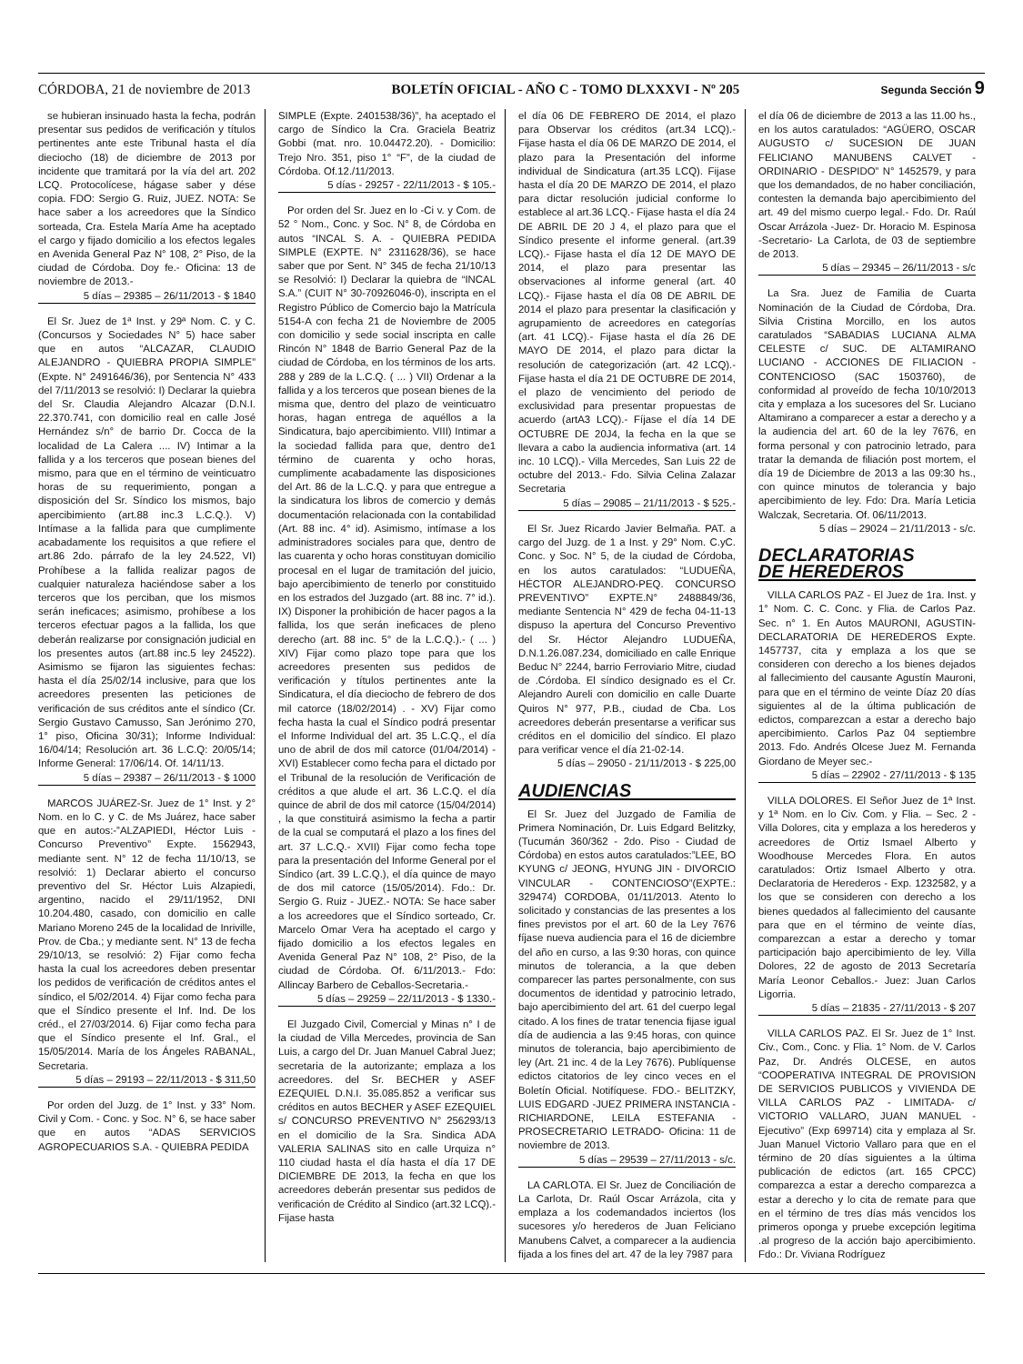CÓRDOBA, 21 de noviembre de 2013 BOLETÍN OFICIAL - AÑO C - TOMO DLXXXVI - Nº 205 Segunda Sección 9
se hubieran insinuado hasta la fecha, podrán presentar sus pedidos de verificación y títulos pertinentes ante este Tribunal hasta el día dieciocho (18) de diciembre de 2013 por incidente que tramitará por la vía del art. 202 LCQ. Protocolícese, hágase saber y dése copia. FDO: Sergio G. Ruiz, JUEZ. NOTA: Se hace saber a los acreedores que la Síndico sorteada, Cra. Estela María Ame ha aceptado el cargo y fijado domicilio a los efectos legales en Avenida General Paz N° 108, 2° Piso, de la ciudad de Córdoba. Doy fe.- Oficina: 13 de noviembre de 2013.-
5 días – 29385 – 26/11/2013 - $ 1840
El Sr. Juez de 1ª Inst. y 29ª Nom. C. y C. (Concursos y Sociedades N° 5) hace saber que en autos “ALCAZAR, CLAUDIO ALEJANDRO - QUIEBRA PROPIA SIMPLE” (Expte. N° 2491646/36), por Sentencia N° 433 del 7/11/2013 se resolvió: I) Declarar la quiebra del Sr. Claudia Alejandro Alcazar (D.N.I. 22.370.741, con domicilio real en calle José Hernández s/n° de barrio Dr. Cocca de la localidad de La Calera .... IV) Intimar a la fallida y a los terceros que posean bienes del mismo, para que en el término de veinticuatro horas de su requerimiento, pongan a disposición del Sr. Síndico los mismos, bajo apercibimiento (art.88 inc.3 L.C.Q.). V) Intímase a la fallida para que cumplimente acabadamente los requisitos a que refiere el art.86 2do. párrafo de la ley 24.522, VI) Prohíbese a la fallida realizar pagos de cualquier naturaleza haciéndose saber a los terceros que los perciban, que los mismos serán ineficaces; asimismo, prohíbese a los terceros efectuar pagos a la fallida, los que deberán realizarse por consignación judicial en los presentes autos (art.88 inc.5 ley 24522). Asimismo se fijaron las siguientes fechas: hasta el día 25/02/14 inclusive, para que los acreedores presenten las peticiones de verificación de sus créditos ante el síndico (Cr. Sergio Gustavo Camusso, San Jerónimo 270, 1° piso, Oficina 30/31); Informe Individual: 16/04/14; Resolución art. 36 L.C.Q: 20/05/14; Informe General: 17/06/14. Of. 14/11/13.
5 días – 29387 – 26/11/2013 - $ 1000
MARCOS JUÁREZ-Sr. Juez de 1° Inst. y 2° Nom. en lo C. y C. de Ms Juárez, hace saber que en autos:-”ALZAPIEDI, Héctor Luis - Concurso Preventivo” Expte. 1562943, mediante sent. N° 12 de fecha 11/10/13, se resolvió: 1) Declarar abierto el concurso preventivo del Sr. Héctor Luis Alzapiedi, argentino, nacido el 29/11/1952, DNI 10.204.480, casado, con domicilio en calle Mariano Moreno 245 de la localidad de Inriville, Prov. de Cba.; y mediante sent. N° 13 de fecha 29/10/13, se resolvió: 2) Fijar como fecha hasta la cual los acreedores deben presentar los pedidos de verificación de créditos antes el síndico, el 5/02/2014. 4) Fijar como fecha para que el Síndico presente el Inf. Ind. De los créd., el 27/03/2014. 6) Fijar como fecha para que el Síndico presente el Inf. Gral., el 15/05/2014. María de los Ángeles RABANAL, Secretaria.
5 días – 29193 – 22/11/2013 - $ 311,50
Por orden del Juzg. de 1° Inst. y 33° Nom. Civil y Com. - Conc. y Soc. N° 6, se hace saber que en autos “ADAS SERVICIOS AGROPECUARIOS S.A. - QUIEBRA PEDIDA
SIMPLE (Expte. 2401538/36)”, ha aceptado el cargo de Síndico la Cra. Graciela Beatriz Gobbi (mat. nro. 10.04472.20). - Domicilio: Trejo Nro. 351, piso 1° “F”, de la ciudad de Córdoba. Of.12./11/2013.
5 días - 29257 - 22/11/2013 - $ 105.-
Por orden del Sr. Juez en lo -Ci v. y Com. de 52 ° Nom., Conc. y Soc. N° 8, de Córdoba en autos “INCAL S. A. - QUIEBRA PEDIDA SIMPLE (EXPTE. N° 2311628/36), se hace saber que por Sent. N° 345 de fecha 21/10/13 se Resolvió: I) Declarar la quiebra de “INCAL S.A.” (CUIT N° 30-70926046-0), inscripta en el Registro Público de Comercio bajo la Matrícula 5154-A con fecha 21 de Noviembre de 2005 con domicilio y sede social inscripta en calle Rincón N° 1848 de Barrio General Paz de la ciudad de Córdoba, en los términos de los arts. 288 y 289 de la L.C.Q. ( ... ) VII) Ordenar a la fallida y a los terceros que posean bienes de la misma que, dentro del plazo de veinticuatro horas, hagan entrega de aquéllos a la Sindicatura, bajo apercibimiento. VIII) Intimar a la sociedad fallida para que, dentro de1 término de cuarenta y ocho horas, cumplimente acabadamente las disposiciones del Art. 86 de la L.C.Q. y para que entregue a la sindicatura los libros de comercio y demás documentación relacionada con la contabilidad (Art. 88 inc. 4° id). Asimismo, intímase a los administradores sociales para que, dentro de las cuarenta y ocho horas constituyan domicilio procesal en el lugar de tramitación del juicio, bajo apercibimiento de tenerlo por constituido en los estrados del Juzgado (art. 88 inc. 7° id.). IX) Disponer la prohibición de hacer pagos a la fallida, los que serán ineficaces de pleno derecho (art. 88 inc. 5° de la L.C.Q.).- ( ... ) XIV) Fijar como plazo tope para que los acreedores presenten sus pedidos de verificación y títulos pertinentes ante la Sindicatura, el día dieciocho de febrero de dos mil catorce (18/02/2014) . - XV) Fijar como fecha hasta la cual el Síndico podrá presentar el Informe Individual del art. 35 L.C.Q., el día uno de abril de dos mil catorce (01/04/2014) - XVI) Establecer como fecha para el dictado por el Tribunal de la resolución de Verificación de créditos a que alude el art. 36 L.C.Q. el día quince de abril de dos mil catorce (15/04/2014) , la que constituirá asimismo la fecha a partir de la cual se computará el plazo a los fines del art. 37 L.C.Q.- XVII) Fijar como fecha tope para la presentación del Informe General por el Síndico (art. 39 L.C.Q.), el día quince de mayo de dos mil catorce (15/05/2014). Fdo.: Dr. Sergio G. Ruiz - JUEZ.- NOTA: Se hace saber a los acreedores que el Síndico sorteado, Cr. Marcelo Omar Vera ha aceptado el cargo y fijado domicilio a los efectos legales en Avenida General Paz N° 108, 2° Piso, de la ciudad de Córdoba. Of. 6/11/2013.- Fdo: Allincay Barbero de Ceballos-Secretaria.-
5 días – 29259 – 22/11/2013 - $ 1330.-
El Juzgado Civil, Comercial y Minas n° I de la ciudad de Villa Mercedes, provincia de San Luis, a cargo del Dr. Juan Manuel Cabral Juez; secretaria de la autorizante; emplaza a los acreedores. del Sr. BECHER y ASEF EZEQUIEL D.N.I. 35.085.852 a verificar sus créditos en autos BECHER y ASEF EZEQUIEL s/ CONCURSO PREVENTIVO N° 256293/13 en el domicilio de la Sra. Sindica ADA VALERIA SALINAS sito en calle Urquiza n° 110 ciudad hasta el día hasta el día 17 DE DICIEMBRE DE 2013, la fecha en que los acreedores deberán presentar sus pedidos de verificación de Crédito al Sindico (art.32 LCQ).- Fijase hasta
el día 06 DE FEBRERO DE 2014, el plazo para Observar los créditos (art.34 LCQ).- Fijase hasta el día 06 DE MARZO DE 2014, el plazo para la Presentación del informe individual de Sindicatura (art.35 LCQ). Fijase hasta el día 20 DE MARZO DE 2014, el plazo para dictar resolución judicial conforme lo establece al art.36 LCQ.- Fijase hasta el día 24 DE ABRIL DE 20 J 4, el plazo para que el Síndico presente el informe general. (art.39 LCQ).- Fijase hasta el día 12 DE MAYO DE 2014, el plazo para presentar las observaciones al informe general (art. 40 LCQ).- Fijase hasta el día 08 DE ABRIL DE 2014 el plazo para presentar la clasificación y agrupamiento de acreedores en categorías (art. 41 LCQ).- Fijase hasta el día 26 DE MAYO DE 2014, el plazo para dictar la resolución de categorización (art. 42 LCQ).- Fijase hasta el día 21 DE OCTUBRE DE 2014, el plazo de vencimiento del periodo de exclusividad para presentar propuestas de acuerdo (artA3 LCQ).- Fíjase el día 14 DE OCTUBRE DE 20J4, la fecha en la que se llevara a cabo la audiencia informativa (art. 14 inc. 10 LCQ).- Villa Mercedes, San Luis 22 de octubre del 2013.- Fdo. Silvia Celina Zalazar Secretaria
5 días – 29085 – 21/11/2013 - $ 525.-
El Sr. Juez Ricardo Javier Belmaña. PAT. a cargo del Juzg. de 1 a Inst. y 29° Nom. C.yC. Conc. y Soc. N° 5, de la ciudad de Córdoba, en los autos caratulados: “LUDUEÑA, HÉCTOR ALEJANDRO-PEQ. CONCURSO PREVENTIVO” EXPTE.N° 2488849/36, mediante Sentencia N° 429 de fecha 04-11-13 dispuso la apertura del Concurso Preventivo del Sr. Héctor Alejandro LUDUEÑA, D.N.1.26.087.234, domiciliado en calle Enrique Beduc N° 2244, barrio Ferroviario Mitre, ciudad de .Córdoba. El síndico designado es el Cr. Alejandro Aureli con domicilio en calle Duarte Quiros N° 977, P.B., ciudad de Cba. Los acreedores deberán presentarse a verificar sus créditos en el domicilio del síndico. El plazo para verificar vence el día 21-02-14.
5 días – 29050 - 21/11/2013 - $ 225,00
AUDIENCIAS
El Sr. Juez del Juzgado de Familia de Primera Nominación, Dr. Luis Edgard Belitzky, (Tucumán 360/362 - 2do. Piso - Ciudad de Córdoba) en estos autos caratulados:”LEE, BO KYUNG c/ JEONG, HYUNG JIN - DIVORCIO VINCULAR - CONTENCIOSO”(EXPTE.: 329474) CORDOBA, 01/11/2013. Atento lo solicitado y constancias de las presentes a los fines previstos por el art. 60 de la Ley 7676 fíjase nueva audiencia para el 16 de diciembre del año en curso, a las 9:30 horas, con quince minutos de tolerancia, a la que deben comparecer las partes personalmente, con sus documentos de identidad y patrocinio letrado, bajo apercibimiento del art. 61 del cuerpo legal citado. A los fines de tratar tenencia fijase igual día de audiencia a las 9:45 horas, con quince minutos de tolerancia, bajo apercibimiento de ley (Art. 21 inc. 4 de la Ley 7676). Publíquense edictos citatorios de ley cinco veces en el Boletín Oficial. Notifíquese. FDO.- BELITZKY, LUIS EDGARD -JUEZ PRIMERA INSTANCIA - RICHIARDONE, LEILA ESTEFANIA - PROSECRETARIO LETRADO- Oficina: 11 de noviembre de 2013.
5 días – 29539 – 27/11/2013 - s/c.
LA CARLOTA. El Sr. Juez de Conciliación de La Carlota, Dr. Raúl Oscar Arrázola, cita y emplaza a los codemandados inciertos (los sucesores y/o herederos de Juan Feliciano Manubens Calvet, a comparecer a la audiencia fijada a los fines del art. 47 de la ley 7987 para
el día 06 de diciembre de 2013 a las 11.00 hs., en los autos caratulados: “AGÜERO, OSCAR AUGUSTO c/ SUCESION DE JUAN FELICIANO MANUBENS CALVET - ORDINARIO - DESPIDO” N° 1452579, y para que los demandados, de no haber conciliación, contesten la demanda bajo apercibimiento del art. 49 del mismo cuerpo legal.- Fdo. Dr. Raúl Oscar Arrázola -Juez- Dr. Horacio M. Espinosa -Secretario- La Carlota, de 03 de septiembre de 2013.
5 días – 29345 – 26/11/2013 - s/c
La Sra. Juez de Familia de Cuarta Nominación de la Ciudad de Córdoba, Dra. Silvia Cristina Morcillo, en los autos caratulados “SABADIAS LUCIANA ALMA CELESTE c/ SUC. DE ALTAMIRANO LUCIANO - ACCIONES DE FILIACION - CONTENCIOSO (SAC 1503760), de conformidad al proveído de fecha 10/10/2013 cita y emplaza a los sucesores del Sr. Luciano Altamirano a comparecer a estar a derecho y a la audiencia del art. 60 de la ley 7676, en forma personal y con patrocinio letrado, para tratar la demanda de filiación post mortem, el día 19 de Diciembre de 2013 a las 09:30 hs., con quince minutos de tolerancia y bajo apercibimiento de ley. Fdo: Dra. María Leticia Walczak, Secretaria. Of. 06/11/2013.
5 días – 29024 – 21/11/2013 - s/c.
DECLARATORIAS
DE HEREDEROS
VILLA CARLOS PAZ - El Juez de 1ra. Inst. y 1° Nom. C. C. Conc. y Flia. de Carlos Paz. Sec. n° 1. En Autos MAURONI, AGUSTIN-DECLARATORIA DE HEREDEROS Expte. 1457737, cita y emplaza a los que se consideren con derecho a los bienes dejados al fallecimiento del causante Agustín Mauroni, para que en el término de veinte Díaz 20 días siguientes al de la última publicación de edictos, comparezcan a estar a derecho bajo apercibimiento. Carlos Paz 04 septiembre 2013. Fdo. Andrés Olcese Juez M. Fernanda Giordano de Meyer sec.-
5 días – 22902 - 27/11/2013 - $ 135
VILLA DOLORES. El Señor Juez de 1ª Inst. y 1ª Nom. en lo Civ. Com. y Flia. – Sec. 2 - Villa Dolores, cita y emplaza a los herederos y acreedores de Ortiz Ismael Alberto y Woodhouse Mercedes Flora. En autos caratulados: Ortiz Ismael Alberto y otra. Declaratoria de Herederos - Exp. 1232582, y a los que se consideren con derecho a los bienes quedados al fallecimiento del causante para que en el término de veinte días, comparezcan a estar a derecho y tomar participación bajo apercibimiento de ley. Villa Dolores, 22 de agosto de 2013 Secretaría María Leonor Ceballos.- Juez: Juan Carlos Ligorria.
5 días – 21835 - 27/11/2013 - $ 207
VILLA CARLOS PAZ. El Sr. Juez de 1° Inst. Civ., Com., Conc. y Flia. 1° Nom. de V. Carlos Paz, Dr. Andrés OLCESE, en autos “COOPERATIVA INTEGRAL DE PROVISION DE SERVICIOS PUBLICOS y VIVIENDA DE VILLA CARLOS PAZ - LIMITADA- c/ VICTORIO VALLARO, JUAN MANUEL -Ejecutivo” (Exp 699714) cita y emplaza al Sr. Juan Manuel Victorio Vallaro para que en el término de 20 días siguientes a la última publicación de edictos (art. 165 CPCC) comparezca a estar a derecho comparezca a estar a derecho y lo cita de remate para que en el término de tres días más vencidos los primeros oponga y pruebe excepción legitima .al progreso de la acción bajo apercibimiento. Fdo.: Dr. Viviana Rodríguez